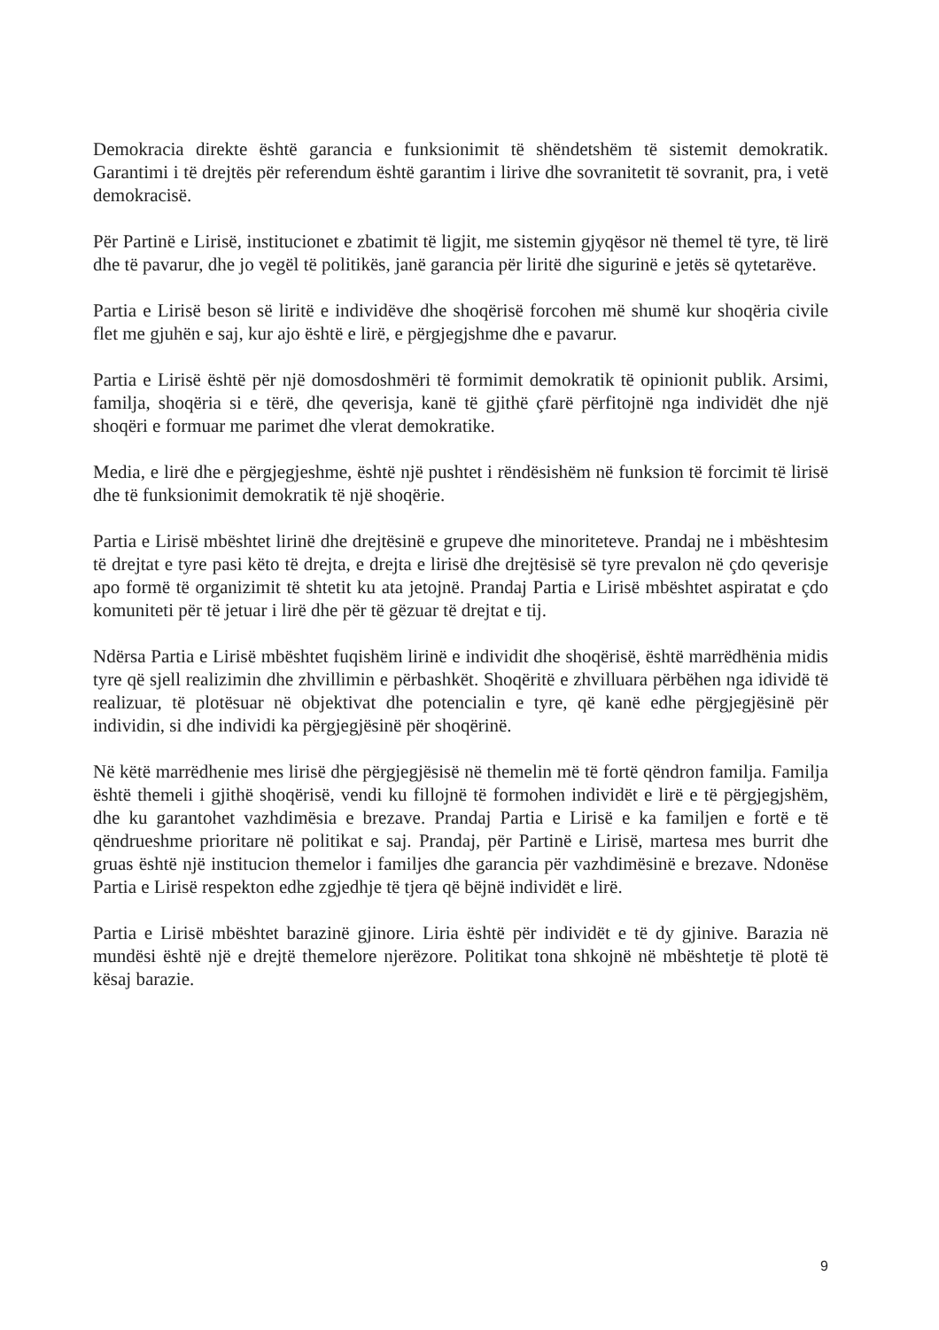Demokracia direkte është garancia e funksionimit të shëndetshëm të sistemit demokratik. Garantimi i të drejtës për referendum është garantim i lirive dhe sovranitetit të sovranit, pra, i vetë demokracisë.
Për Partinë e Lirisë, institucionet e zbatimit të ligjit, me sistemin gjyqësor në themel të tyre, të lirë dhe të pavarur, dhe jo vegël të politikës, janë garancia për liritë dhe sigurinë e jetës së qytetarëve.
Partia e Lirisë beson së liritë e individëve dhe shoqërisë forcohen më shumë kur shoqëria civile flet me gjuhën e saj, kur ajo është e lirë, e përgjegjshme dhe e pavarur.
Partia e Lirisë është për një domosdoshmëri të formimit demokratik të opinionit publik. Arsimi, familja, shoqëria si e tërë, dhe qeverisja, kanë të gjithë çfarë përfitojnë nga individët dhe një shoqëri e formuar me parimet dhe vlerat demokratike.
Media, e lirë dhe e përgjegjeshme, është një pushtet i rëndësishëm në funksion të forcimit të lirisë dhe të funksionimit demokratik të një shoqërie.
Partia e Lirisë mbështet lirinë dhe drejtësinë e grupeve dhe minoriteteve. Prandaj ne i mbështesim të drejtat e tyre pasi këto të drejta, e drejta e lirisë dhe drejtësisë së tyre prevalon në çdo qeverisje apo formë të organizimit të shtetit ku ata jetojnë. Prandaj Partia e Lirisë mbështet aspiratat e çdo komuniteti për të jetuar i lirë dhe për të gëzuar të drejtat e tij.
Ndërsa Partia e Lirisë mbështet fuqishëm lirinë e individit dhe shoqërisë, është marrëdhënia midis tyre që sjell realizimin dhe zhvillimin e përbashkët. Shoqëritë e zhvilluara përbëhen nga idividë të realizuar, të plotësuar në objektivat dhe potencialin e tyre, që kanë edhe përgjegjësinë për individin, si dhe individi ka përgjegjësinë për shoqërinë.
Në këtë marrëdhenie mes lirisë dhe përgjegjësisë në themelin më të fortë qëndron familja. Familja është themeli i gjithë shoqërisë, vendi ku fillojnë të formohen individët e lirë e të përgjegjshëm, dhe ku garantohet vazhdimësia e brezave. Prandaj Partia e Lirisë e ka familjen e fortë e të qëndrueshme prioritare në politikat e saj. Prandaj, për Partinë e Lirisë, martesa mes burrit dhe gruas është një institucion themelor i familjes dhe garancia për vazhdimësinë e brezave. Ndonëse Partia e Lirisë respekton edhe zgjedhje të tjera që bëjnë individët e lirë.
Partia e Lirisë mbështet barazinë gjinore. Liria është për individët e të dy gjinive. Barazia në mundësi është një e drejtë themelore njerëzore. Politikat tona shkojnë në mbështetje të plotë të kësaj barazie.
9